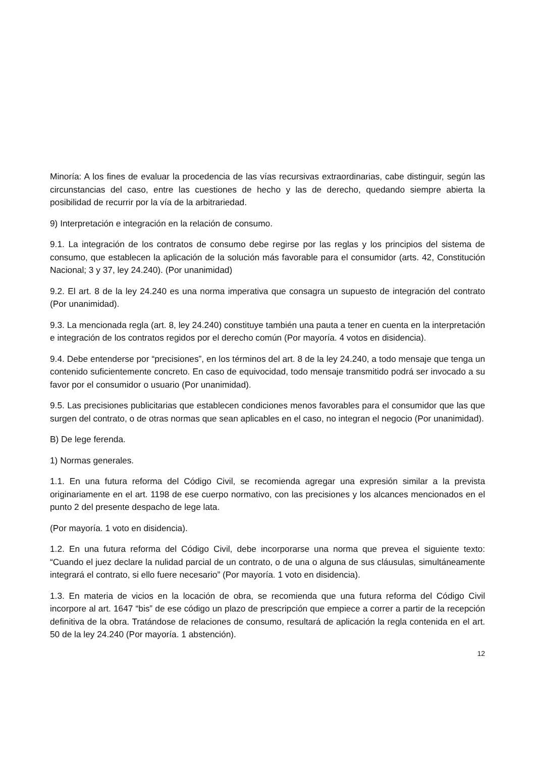Minoría: A los fines de evaluar la procedencia de las vías recursivas extraordinarias, cabe distinguir, según las circunstancias del caso, entre las cuestiones de hecho y las de derecho, quedando siempre abierta la posibilidad de recurrir por la vía de la arbitrariedad.
9) Interpretación e integración en la relación de consumo.
9.1. La integración de los contratos de consumo debe regirse por las reglas y los principios del sistema de consumo, que establecen la aplicación de la solución más favorable para el consumidor (arts. 42, Constitución Nacional; 3 y 37, ley 24.240). (Por unanimidad)
9.2. El art. 8 de la ley 24.240 es una norma imperativa que consagra un supuesto de integración del contrato (Por unanimidad).
9.3. La mencionada regla (art. 8, ley 24.240) constituye también una pauta a tener en cuenta en la interpretación e integración de los contratos regidos por el derecho común (Por mayoría. 4 votos en disidencia).
9.4. Debe entenderse por “precisiones”, en los términos del art. 8 de la ley 24.240, a todo mensaje que tenga un contenido suficientemente concreto. En caso de equivocidad, todo mensaje transmitido podrá ser invocado a su favor por el consumidor o usuario (Por unanimidad).
9.5. Las precisiones publicitarias que establecen condiciones menos favorables para el consumidor que las que surgen del contrato, o de otras normas que sean aplicables en el caso, no integran el negocio (Por unanimidad).
B) De lege ferenda.
1) Normas generales.
1.1. En una futura reforma del Código Civil, se recomienda agregar una expresión similar a la prevista originariamente en el art. 1198 de ese cuerpo normativo, con las precisiones y los alcances mencionados en el punto 2 del presente despacho de lege lata.
(Por mayoría. 1 voto en disidencia).
1.2. En una futura reforma del Código Civil, debe incorporarse una norma que prevea el siguiente texto: “Cuando el juez declare la nulidad parcial de un contrato, o de una o alguna de sus cláusulas, simultáneamente integrará el contrato, si ello fuere necesario” (Por mayoría. 1 voto en disidencia).
1.3. En materia de vicios en la locación de obra, se recomienda que una futura reforma del Código Civil incorpore al art. 1647 “bis” de ese código un plazo de prescripción que empiece a correr a partir de la recepción definitiva de la obra. Tratándose de relaciones de consumo, resultará de aplicación la regla contenida en el art. 50 de la ley 24.240 (Por mayoría. 1 abstención).
12